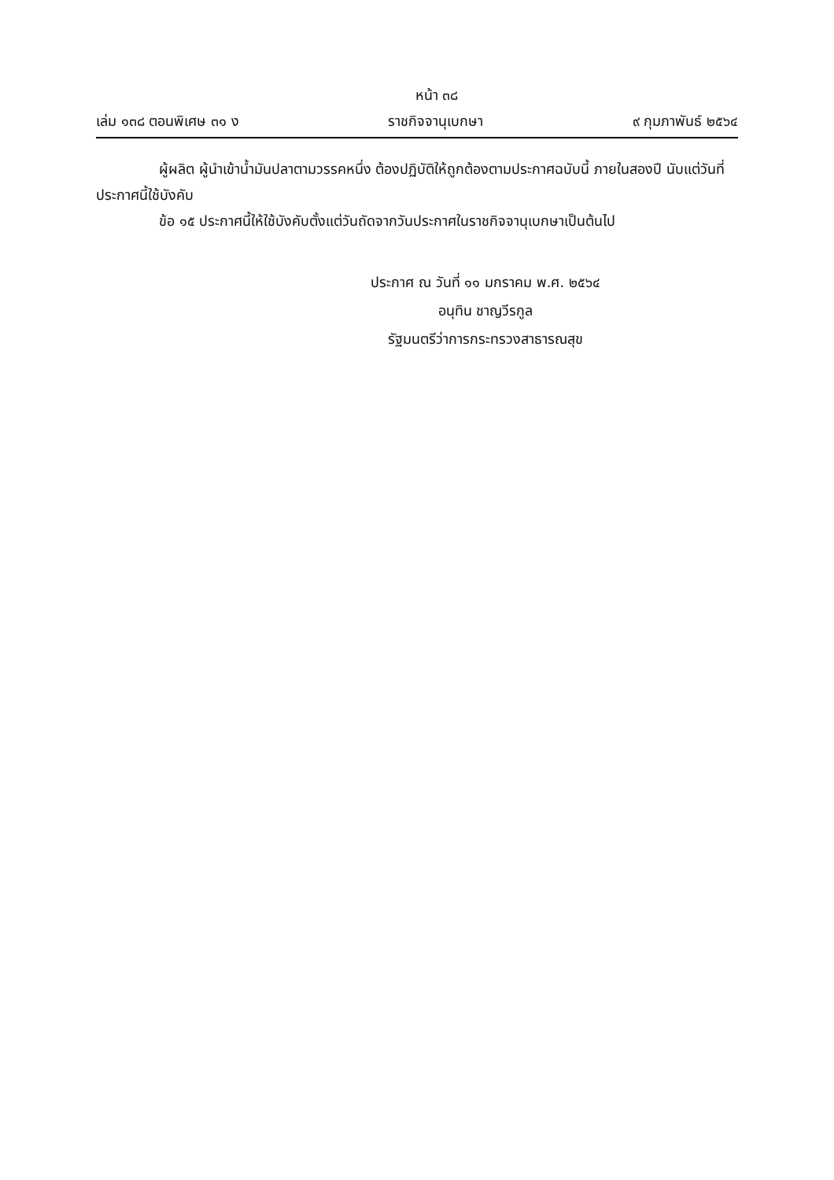หน้า ๓๘
เล่ม ๑๓๘ ตอนพิเศษ ๓๑ ง ราชกิจจานุเบกษา ๙ กุมภาพันธ์ ๒๕๖๔
ผู้ผลิต ผู้นำเข้าน้ำมันปลาตามวรรคหนึ่ง ต้องปฏิบัติให้ถูกต้องตามประกาศฉบับนี้ ภายในสองปี นับแต่วันที่ประกาศนี้ใช้บังคับ
ข้อ ๑๕ ประกาศนี้ให้ใช้บังคับตั้งแต่วันถัดจากวันประกาศในราชกิจจานุเบกษาเป็นต้นไป
ประกาศ ณ วันที่ ๑๑ มกราคม พ.ศ. ๒๕๖๔
อนุทิน ชาญวีรกูล
รัฐมนตรีว่าการกระทรวงสาธารณสุข